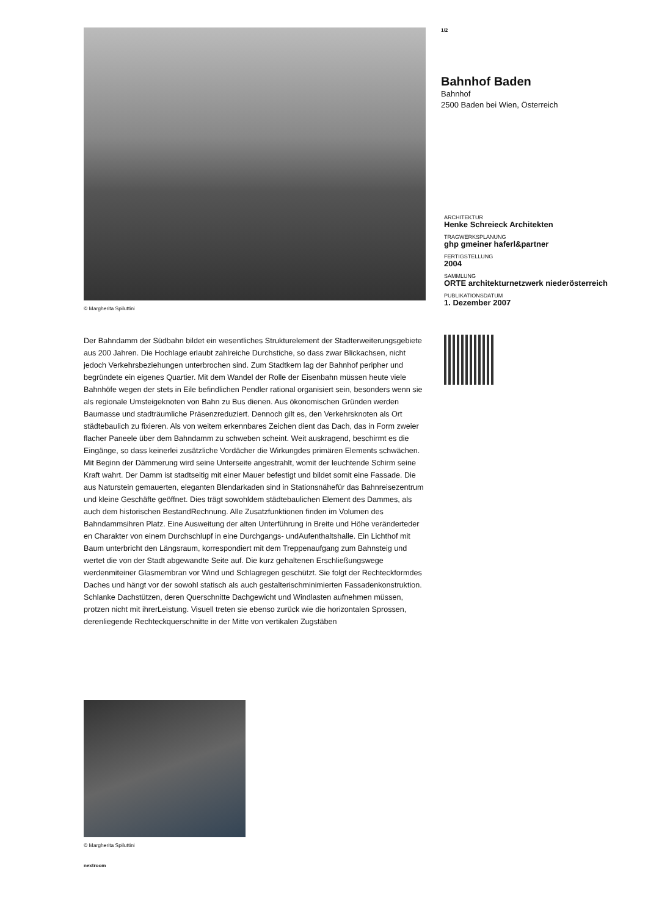© Margherita Spiluttini
Der Bahndamm der Südbahn bildet ein wesentliches Strukturelement der Stadterweiterungsgebiete aus 200 Jahren. Die Hochlage erlaubt zahlreiche Durchstiche, so dass zwar Blickachsen, nicht jedoch Verkehrsbeziehungen unterbrochen sind. Zum Stadtkern lag der Bahnhof peripher und begründete ein eigenes Quartier. Mit dem Wandel der Rolle der Eisenbahn müssen heute viele Bahnhöfe wegen der stets in Eile befindlichen Pendler rational organisiert sein, besonders wenn sie als regionale Umsteigeknoten von Bahn zu Bus dienen. Aus ökonomischen Gründen werden Baumasse und stadträumliche Präsenzreduziert. Dennoch gilt es, den Verkehrsknoten als Ort städtebaulich zu fixieren. Als von weitem erkennbares Zeichen dient das Dach, das in Form zweier flacher Paneele über dem Bahndamm zu schweben scheint. Weit auskragend, beschirmt es die Eingänge, so dass keinerlei zusätzliche Vordächer die Wirkungdes primären Elements schwächen. Mit Beginn der Dämmerung wird seine Unterseite angestrahlt, womit der leuchtende Schirm seine Kraft wahrt. Der Damm ist stadtseitig mit einer Mauer befestigt und bildet somit eine Fassade. Die aus Naturstein gemauerten, eleganten Blendarkaden sind in Stationsnähefür das Bahnreisezentrum und kleine Geschäfte geöffnet. Dies trägt sowohldem städtebaulichen Element des Dammes, als auch dem historischen BestandRechnung. Alle Zusatzfunktionen finden im Volumen des Bahndammsihren Platz. Eine Ausweitung der alten Unterführung in Breite und Höhe veränderteder en Charakter von einem Durchschlupf in eine Durchgangs- undAufenthaltshalle. Ein Lichthof mit Baum unterbricht den Längsraum, korrespondiert mit dem Treppenaufgang zum Bahnsteig und wertet die von der Stadt abgewandte Seite auf. Die kurz gehaltenen Erschließungswege werdenmiteiner Glasmembran vor Wind und Schlagregen geschützt. Sie folgt der Rechteckformdes Daches und hängt vor der sowohl statisch als auch gestalterischminimierten Fassadenkonstruktion. Schlanke Dachstützen, deren Querschnitte Dachgewicht und Windlasten aufnehmen müssen, protzen nicht mit ihrerLeistung. Visuell treten sie ebenso zurück wie die horizontalen Sprossen, derenliegende Rechteckquerschnitte in der Mitte von vertikalen Zugstäben
© Margherita Spiluttini
nextroom
1/2
Bahnhof Baden
Bahnhof
2500 Baden bei Wien, Österreich
ARCHITEKTUR
Henke Schreieck Architekten
TRAGWERKSPLANUNG
ghp gmeiner haferl&partner
FERTIGSTELLUNG
2004
SAMMLUNG
ORTE architekturnetzwerk niederösterreich
PUBLIKATIONSDATUM
1. Dezember 2007